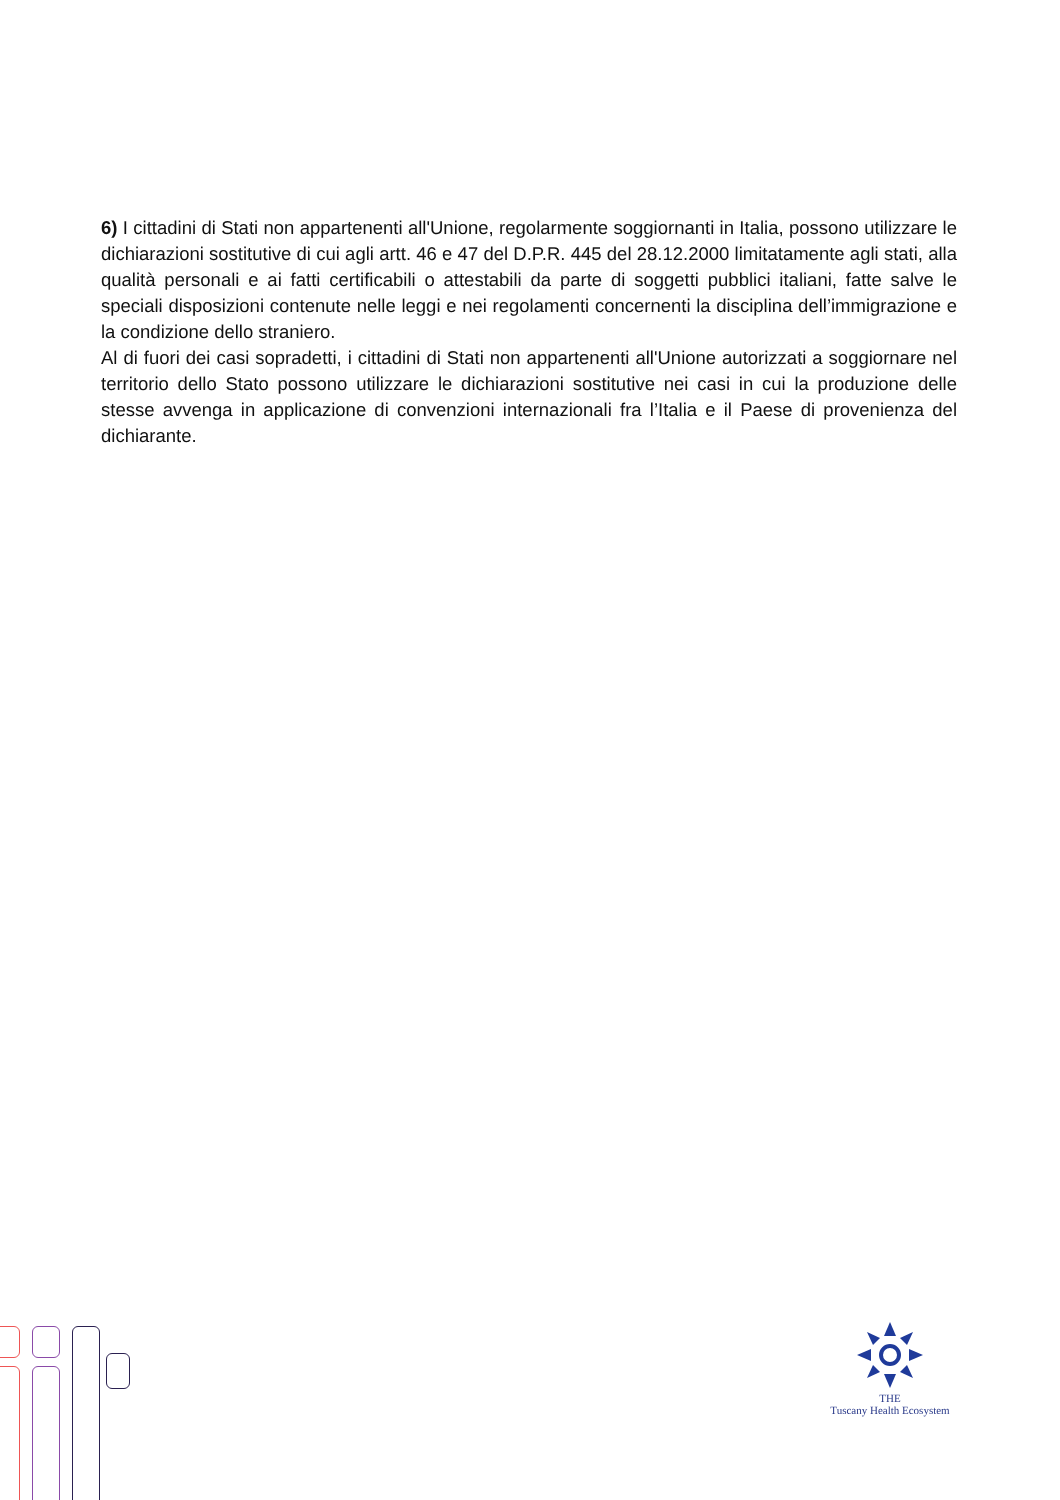6) I cittadini di Stati non appartenenti all'Unione, regolarmente soggiornanti in Italia, possono utilizzare le dichiarazioni sostitutive di cui agli artt. 46 e 47 del D.P.R. 445 del 28.12.2000 limitatamente agli stati, alla qualità personali e ai fatti certificabili o attestabili da parte di soggetti pubblici italiani, fatte salve le speciali disposizioni contenute nelle leggi e nei regolamenti concernenti la disciplina dell’immigrazione e la condizione dello straniero.
Al di fuori dei casi sopradetti, i cittadini di Stati non appartenenti all'Unione autorizzati a soggiornare nel territorio dello Stato possono utilizzare le dichiarazioni sostitutive nei casi in cui la produzione delle stesse avvenga in applicazione di convenzioni internazionali fra l’Italia e il Paese di provenienza del dichiarante.
THE
Tuscany Health Ecosystem